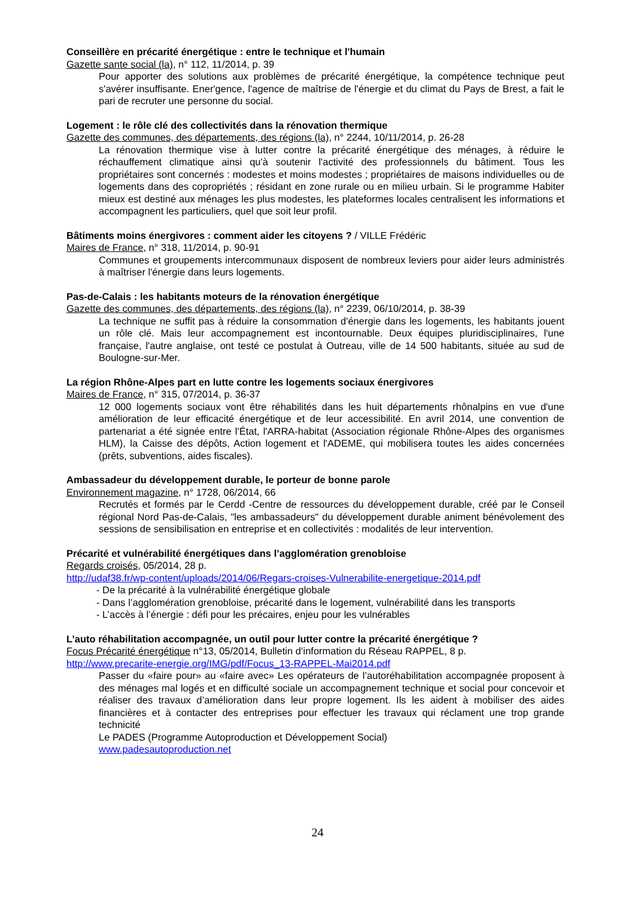Conseillère en précarité énergétique : entre le technique et l'humain
Gazette sante social (la), n° 112, 11/2014, p. 39
Pour apporter des solutions aux problèmes de précarité énergétique, la compétence technique peut s'avérer insuffisante. Ener'gence, l'agence de maîtrise de l'énergie et du climat du Pays de Brest, a fait le pari de recruter une personne du social.
Logement : le rôle clé des collectivités dans la rénovation thermique
Gazette des communes, des départements, des régions (la), n° 2244, 10/11/2014, p. 26-28
La rénovation thermique vise à lutter contre la précarité énergétique des ménages, à réduire le réchauffement climatique ainsi qu'à soutenir l'activité des professionnels du bâtiment. Tous les propriétaires sont concernés : modestes et moins modestes ; propriétaires de maisons individuelles ou de logements dans des copropriétés ; résidant en zone rurale ou en milieu urbain. Si le programme Habiter mieux est destiné aux ménages les plus modestes, les plateformes locales centralisent les informations et accompagnent les particuliers, quel que soit leur profil.
Bâtiments moins énergivores : comment aider les citoyens ? / VILLE Frédéric
Maires de France, n° 318, 11/2014, p. 90-91
Communes et groupements intercommunaux disposent de nombreux leviers pour aider leurs administrés à maîtriser l'énergie dans leurs logements.
Pas-de-Calais : les habitants moteurs de la rénovation énergétique
Gazette des communes, des départements, des régions (la), n° 2239, 06/10/2014, p. 38-39
La technique ne suffit pas à réduire la consommation d'énergie dans les logements, les habitants jouent un rôle clé. Mais leur accompagnement est incontournable. Deux équipes pluridisciplinaires, l'une française, l'autre anglaise, ont testé ce postulat à Outreau, ville de 14 500 habitants, située au sud de Boulogne-sur-Mer.
La région Rhône-Alpes part en lutte contre les logements sociaux énergivores
Maires de France, n° 315, 07/2014, p. 36-37
12 000 logements sociaux vont être réhabilités dans les huit départements rhônalpins en vue d'une amélioration de leur efficacité énergétique et de leur accessibilité. En avril 2014, une convention de partenariat a été signée entre l'État, l'ARRA-habitat (Association régionale Rhône-Alpes des organismes HLM), la Caisse des dépôts, Action logement et l'ADEME, qui mobilisera toutes les aides concernées (prêts, subventions, aides fiscales).
Ambassadeur du développement durable, le porteur de bonne parole
Environnement magazine, n° 1728, 06/2014, 66
Recrutés et formés par le Cerdd -Centre de ressources du développement durable, créé par le Conseil régional Nord Pas-de-Calais, "les ambassadeurs" du développement durable animent bénévolement des sessions de sensibilisation en entreprise et en collectivités : modalités de leur intervention.
Précarité et vulnérabilité énergétiques dans l’agglomération grenobloise
Regards croisés, 05/2014, 28 p.
http://udaf38.fr/wp-content/uploads/2014/06/Regars-croises-Vulnerabilite-energetique-2014.pdf
- De la précarité à la vulnérabilité énergétique globale
- Dans l’agglomération grenobloise, précarité dans le logement, vulnérabilité dans les transports
- L’accès à l’énergie : défi pour les précaires, enjeu pour les vulnérables
L’auto réhabilitation accompagnée, un outil pour lutter contre la précarité énergétique ?
Focus Précarité énergétique n°13, 05/2014, Bulletin d’information du Réseau RAPPEL, 8 p.
http://www.precarite-energie.org/IMG/pdf/Focus_13-RAPPEL-Mai2014.pdf
Passer du «faire pour» au «faire avec» Les opérateurs de l’autoréhabilitation accompagnée proposent à des ménages mal logés et en difficulté sociale un accompagnement technique et social pour concevoir et réaliser des travaux d’amélioration dans leur propre logement. Ils les aident à mobiliser des aides financières et à contacter des entreprises pour effectuer les travaux qui réclament une trop grande technicité
Le PADES (Programme Autoproduction et Développement Social)
www.padesautoproduction.net
24